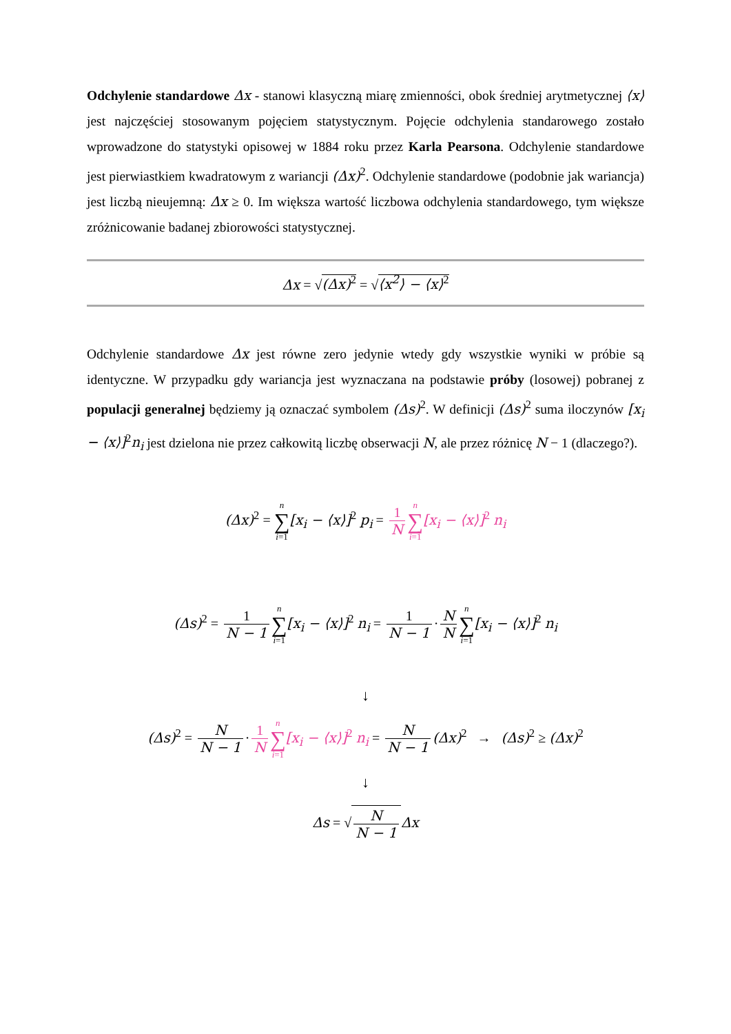Odchylenie standardowe Δx - stanowi klasyczną miarę zmienności, obok średniej arytmetycznej ⟨x⟩ jest najczęściej stosowanym pojęciem statystycznym. Pojęcie odchylenia standarowego zostało wprowadzone do statystyki opisowej w 1884 roku przez Karla Pearsona. Odchylenie standardowe jest pierwiastkiem kwadratowym z wariancji (Δx)<sup>2</sup>. Odchylenie standardowe (podobnie jak wariancja) jest liczbą nieujemną: Δx ≥ 0. Im większa wartość liczbowa odchylenia standardowego, tym większe zróżnicowanie badanej zbiorowości statystycznej.
Δx = √(Δx)<sup>2</sup> = √⟨x<sup>2</sup>⟩ − ⟨x⟩<sup>2</sup>
Odchylenie standardowe Δx jest równe zero jedynie wtedy gdy wszystkie wyniki w próbie są identyczne. W przypadku gdy wariancja jest wyznaczana na podstawie próby (losowej) pobranej z populacji generalnej będziemy ją oznaczać symbolem (Δs)<sup>2</sup>. W definicji (Δs)<sup>2</sup> suma iloczynów [x<sub>i</sub> − ⟨x⟩]<sup>2</sup>n<sub>i</sub> jest dzielona nie przez całkowitą liczbę obserwacji N, ale przez różnicę N − 1 (dlaczego?).
(Δx)<sup>2</sup> = n ∑ i=1[x<sub>i</sub> − ⟨x⟩]<sup>2</sup> p<sub>i</sub> = 1 N n ∑ i=1[x<sub>i</sub> − ⟨x⟩]<sup>2</sup> n<sub>i</sub>
(Δs)<sup>2</sup> = 1 N − 1 n ∑ i=1[x<sub>i</sub> − ⟨x⟩]<sup>2</sup> n<sub>i</sub> = 1 N − 1 · N N n ∑ i=1[x<sub>i</sub> − ⟨x⟩]<sup>2</sup> n<sub>i</sub>
↓
(Δs)<sup>2</sup> = N N − 1 · 1 N n ∑ i=1[x<sub>i</sub> − ⟨x⟩]<sup>2</sup> n<sub>i</sub> = N N − 1 (Δx)<sup>2</sup> → (Δs)<sup>2</sup> ≥ (Δx)<sup>2</sup>
↓
Δs = √N N − 1 Δx